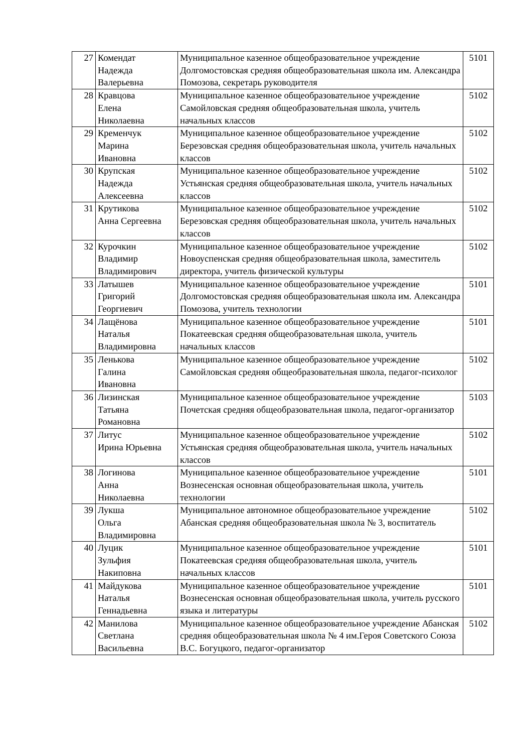| 27 | Комендат Надежда Валерьевна | Муниципальное казенное общеобразовательное учреждение Долгомостовская средняя общеобразовательная школа им. Александра Помозова, секретарь руководителя | 5101 |
| 28 | Кравцова Елена Николаевна | Муниципальное казенное общеобразовательное учреждение Самойловская средняя общеобразовательная школа, учитель начальных классов | 5102 |
| 29 | Кременчук Марина Ивановна | Муниципальное казенное общеобразовательное учреждение Березовская средняя общеобразовательная школа, учитель начальных классов | 5102 |
| 30 | Крупская Надежда Алексеевна | Муниципальное казенное общеобразовательное учреждение Устьянская средняя общеобразовательная школа, учитель начальных классов | 5102 |
| 31 | Крутикова Анна Сергеевна | Муниципальное казенное общеобразовательное учреждение Березовская средняя общеобразовательная школа, учитель начальных классов | 5102 |
| 32 | Курочкин Владимир Владимирович | Муниципальное казенное общеобразовательное учреждение Новоуспенская средняя общеобразовательная школа, заместитель директора, учитель физической культуры | 5102 |
| 33 | Латышев Григорий Георгиевич | Муниципальное казенное общеобразовательное учреждение Долгомостовская средняя общеобразовательная школа им. Александра Помозова, учитель технологии | 5101 |
| 34 | Лащёнова Наталья Владимировна | Муниципальное казенное общеобразовательное учреждение Покатеевская средняя общеобразовательная школа, учитель начальных классов | 5101 |
| 35 | Ленькова Галина Ивановна | Муниципальное казенное общеобразовательное учреждение Самойловская средняя общеобразовательная школа, педагог-психолог | 5102 |
| 36 | Лизинская Татьяна Романовна | Муниципальное казенное общеобразовательное учреждение Почетская средняя общеобразовательная школа, педагог-организатор | 5103 |
| 37 | Литус Ирина Юрьевна | Муниципальное казенное общеобразовательное учреждение Устьянская средняя общеобразовательная школа, учитель начальных классов | 5102 |
| 38 | Логинова Анна Николаевна | Муниципальное казенное общеобразовательное учреждение Вознесенская основная общеобразовательная школа, учитель технологии | 5101 |
| 39 | Лукша Ольга Владимировна | Муниципальное автономное общеобразовательное учреждение Абанская средняя общеобразовательная школа № 3, воспитатель | 5102 |
| 40 | Луцик Зульфия Накиповна | Муниципальное казенное общеобразовательное учреждение Покатеевская средняя общеобразовательная школа, учитель начальных классов | 5101 |
| 41 | Майдукова Наталья Геннадьевна | Муниципальное казенное общеобразовательное учреждение Вознесенская основная общеобразовательная школа, учитель русского языка и литературы | 5101 |
| 42 | Манилова Светлана Васильевна | Муниципальное казенное общеобразовательное учреждение Абанская средняя общеобразовательная школа № 4 им.Героя Советского Союза В.С. Богуцкого, педагог-организатор | 5102 |